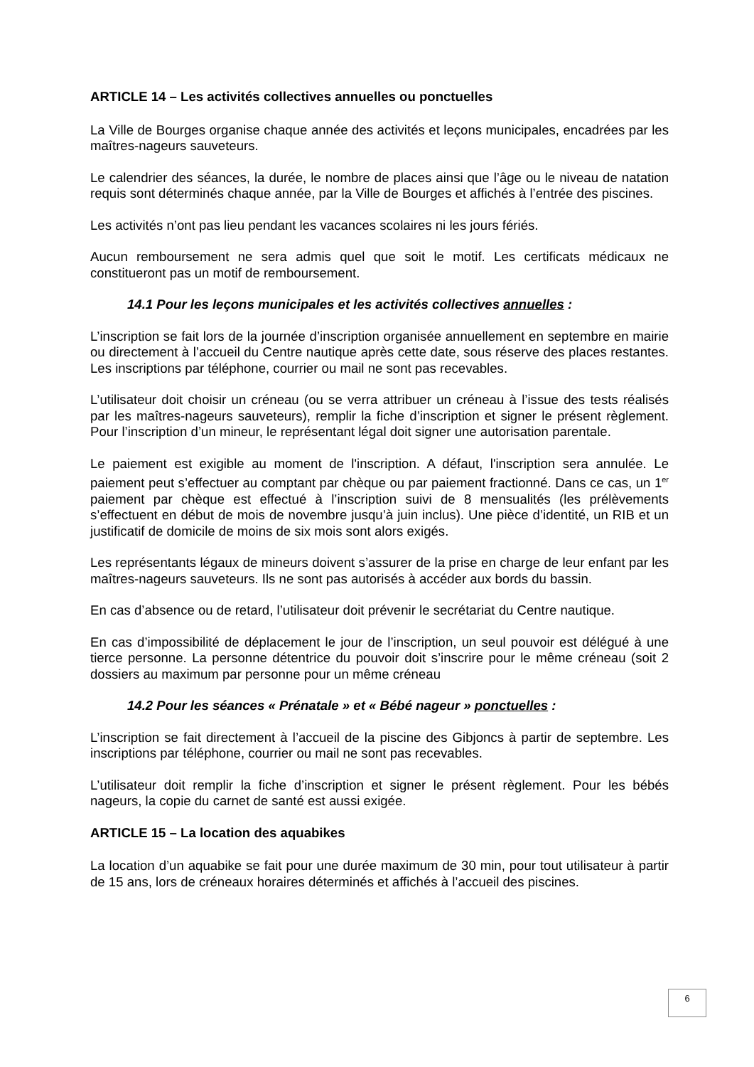ARTICLE 14 – Les activités collectives annuelles ou ponctuelles
La Ville de Bourges organise chaque année des activités et leçons municipales, encadrées par les maîtres-nageurs sauveteurs.
Le calendrier des séances, la durée, le nombre de places ainsi que l’âge ou le niveau de natation requis sont déterminés chaque année, par la Ville de Bourges et affichés à l’entrée des piscines.
Les activités n’ont pas lieu pendant les vacances scolaires ni les jours fériés.
Aucun remboursement ne sera admis quel que soit le motif. Les certificats médicaux ne constitueront pas un motif de remboursement.
14.1 Pour les leçons municipales et les activités collectives annuelles :
L’inscription se fait lors de la journée d’inscription organisée annuellement en septembre en mairie ou directement à l’accueil du Centre nautique après cette date, sous réserve des places restantes. Les inscriptions par téléphone, courrier ou mail ne sont pas recevables.
L’utilisateur doit choisir un créneau (ou se verra attribuer un créneau à l’issue des tests réalisés par les maîtres-nageurs sauveteurs), remplir la fiche d’inscription et signer le présent règlement. Pour l’inscription d’un mineur, le représentant légal doit signer une autorisation parentale.
Le paiement est exigible au moment de l'inscription. A défaut, l'inscription sera annulée. Le paiement peut s’effectuer au comptant par chèque ou par paiement fractionné. Dans ce cas, un 1<sup>er</sup> paiement par chèque est effectué à l’inscription suivi de 8 mensualités (les prélèvements s’effectuent en début de mois de novembre jusqu’à juin inclus). Une pièce d’identité, un RIB et un justificatif de domicile de moins de six mois sont alors exigés.
Les représentants légaux de mineurs doivent s’assurer de la prise en charge de leur enfant par les maîtres-nageurs sauveteurs. Ils ne sont pas autorisés à accéder aux bords du bassin.
En cas d’absence ou de retard, l’utilisateur doit prévenir le secrétariat du Centre nautique.
En cas d’impossibilité de déplacement le jour de l’inscription, un seul pouvoir est délégué à une tierce personne. La personne détentrice du pouvoir doit s’inscrire pour le même créneau (soit 2 dossiers au maximum par personne pour un même créneau
14.2 Pour les séances « Prénatale » et « Bébé nageur » ponctuelles :
L’inscription se fait directement à l’accueil de la piscine des Gibjoncs à partir de septembre. Les inscriptions par téléphone, courrier ou mail ne sont pas recevables.
L’utilisateur doit remplir la fiche d’inscription et signer le présent règlement. Pour les bébés nageurs, la copie du carnet de santé est aussi exigée.
ARTICLE 15 – La location des aquabikes
La location d’un aquabike se fait pour une durée maximum de 30 min, pour tout utilisateur à partir de 15 ans, lors de créneaux horaires déterminés et affichés à l’accueil des piscines.
6